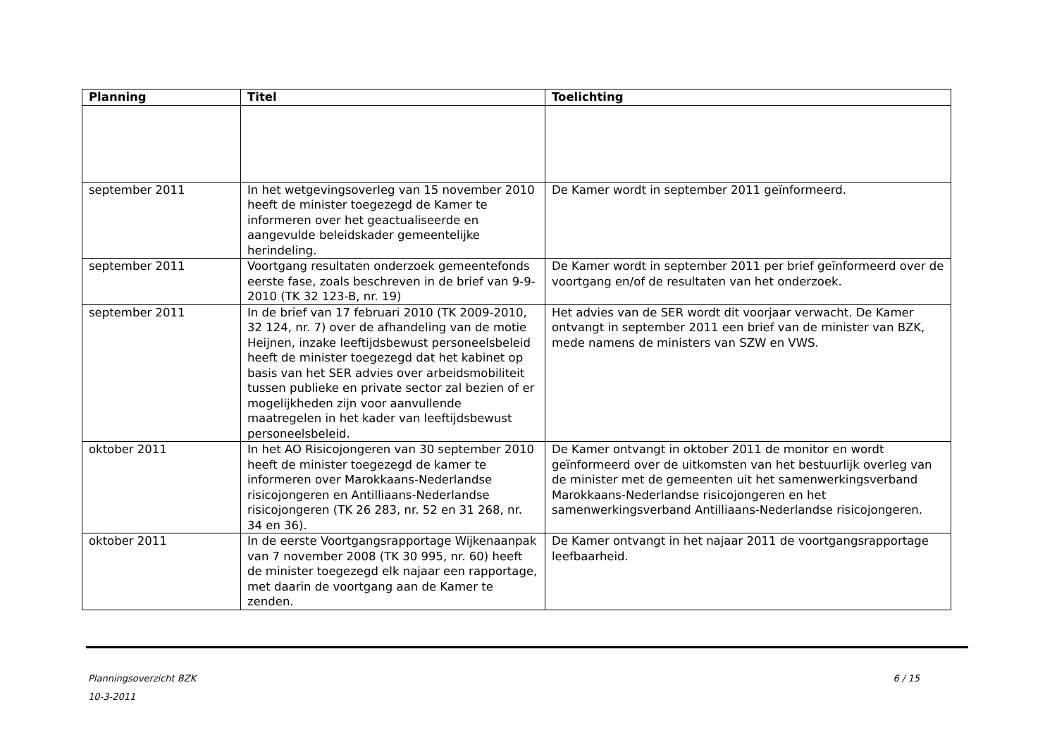| Planning | Titel | Toelichting |
| --- | --- | --- |
| september 2011 | In het wetgevingsoverleg van 15 november 2010 heeft de minister toegezegd de Kamer te informeren over het geactualiseerde en aangevulde beleidskader gemeentelijke herindeling. | De Kamer wordt in september 2011 geïnformeerd. |
| september 2011 | Voortgang resultaten onderzoek gemeentefonds eerste fase, zoals beschreven in de brief van 9-9-2010 (TK 32 123-B, nr. 19) | De Kamer wordt in september 2011 per brief geïnformeerd over de voortgang en/of de resultaten van het onderzoek. |
| september 2011 | In de brief van 17 februari 2010 (TK 2009-2010, 32 124, nr. 7) over de afhandeling van de motie Heijnen, inzake leeftijdsbewust personeelsbeleid heeft de minister toegezegd dat het kabinet op basis van het SER advies over arbeidsmobiliteit tussen publieke en private sector zal bezien of er mogelijkheden zijn voor aanvullende maatregelen in het kader van leeftijdsbewust personeelsbeleid. | Het advies van de SER wordt dit voorjaar verwacht. De Kamer ontvangt in september 2011 een brief van de minister van BZK, mede namens de ministers van SZW en VWS. |
| oktober 2011 | In het AO Risicojongeren van 30 september 2010 heeft de minister toegezegd de kamer te informeren over Marokkaans-Nederlandse risicojongeren en Antilliaans-Nederlandse risicojongeren (TK 26 283, nr. 52 en 31 268, nr. 34 en 36). | De Kamer ontvangt in oktober 2011 de monitor en wordt geïnformeerd over de uitkomsten van het bestuurlijk overleg van de minister met de gemeenten uit het samenwerkingsverband Marokkaans-Nederlandse risicojongeren en het samenwerkingsverband Antilliaans-Nederlandse risicojongeren. |
| oktober 2011 | In de eerste Voortgangsrapportage Wijkenaanpak van 7 november 2008 (TK 30 995, nr. 60) heeft de minister toegezegd elk najaar een rapportage, met daarin de voortgang aan de Kamer te zenden. | De Kamer ontvangt in het najaar 2011 de voortgangsrapportage leefbaarheid. |
Planningsoverzicht BZK 6 / 15
10-3-2011